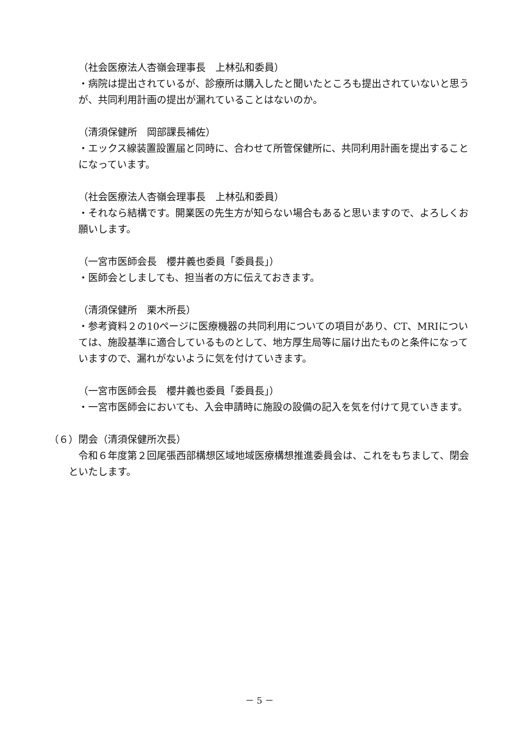（社会医療法人杏嶺会理事長　上林弘和委員）
・病院は提出されているが、診療所は購入したと聞いたところも提出されていないと思うが、共同利用計画の提出が漏れていることはないのか。
（清須保健所　岡部課長補佐）
・エックス線装置設置届と同時に、合わせて所管保健所に、共同利用計画を提出することになっています。
（社会医療法人杏嶺会理事長　上林弘和委員）
・それなら結構です。開業医の先生方が知らない場合もあると思いますので、よろしくお願いします。
（一宮市医師会長　櫻井義也委員「委員長」）
・医師会としましても、担当者の方に伝えておきます。
（清須保健所　栗木所長）
・参考資料２の10ページに医療機器の共同利用についての項目があり、CT、MRIについては、施設基準に適合しているものとして、地方厚生局等に届け出たものと条件になっていますので、漏れがないように気を付けていきます。
（一宮市医師会長　櫻井義也委員「委員長」）
・一宮市医師会においても、入会申請時に施設の設備の記入を気を付けて見ていきます。
（６）閉会（清須保健所次長）
　令和６年度第２回尾張西部構想区域地域医療構想推進委員会は、これをもちまして、閉会といたします。
－ 5 －